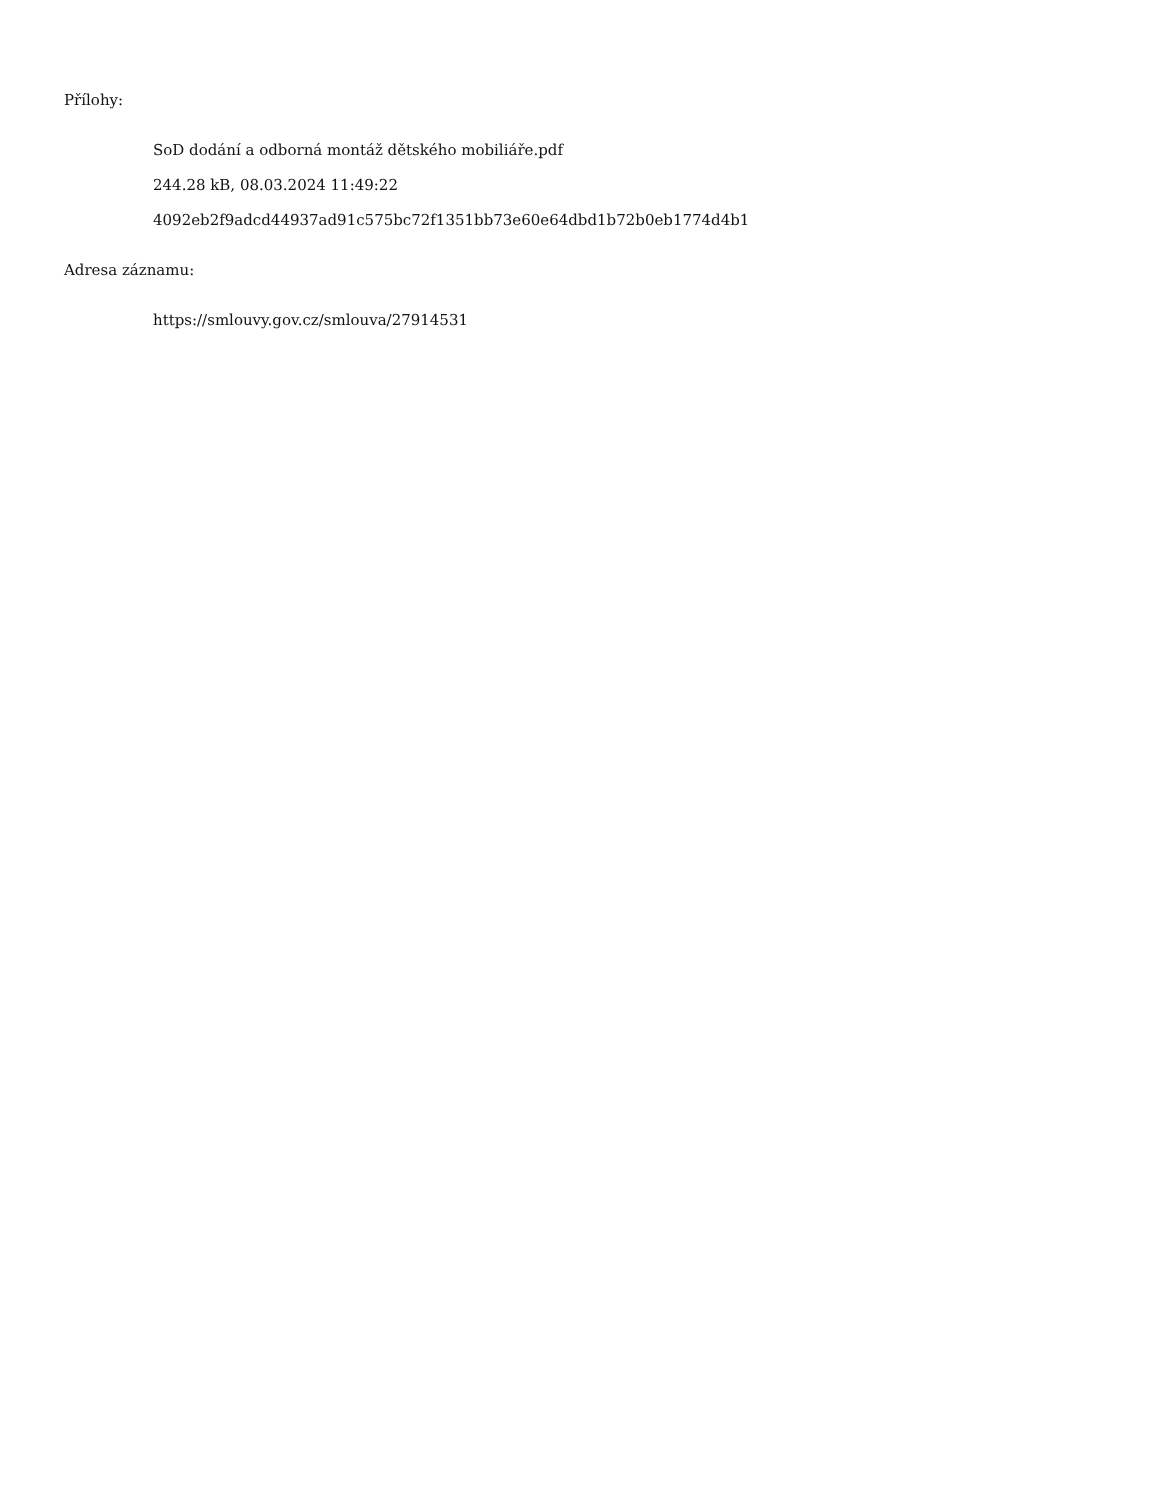Přílohy:
SoD dodání a odborná montáž dětského mobiliáře.pdf
244.28 kB, 08.03.2024 11:49:22
4092eb2f9adcd44937ad91c575bc72f1351bb73e60e64dbd1b72b0eb1774d4b1
Adresa záznamu:
https://smlouvy.gov.cz/smlouva/27914531